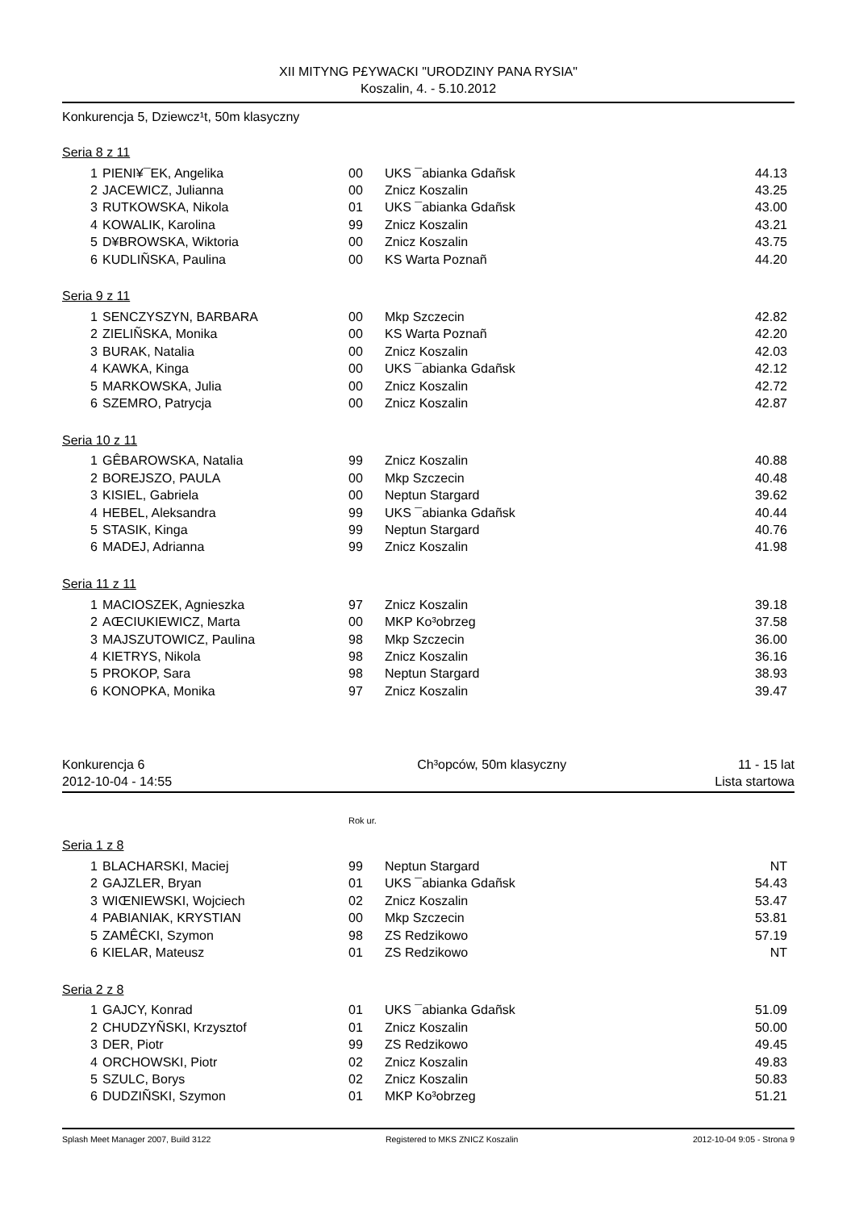XII MITYNG P£YWACKI "URODZINY PANA RYSIA"
Koszalin, 4. - 5.10.2012
Konkurencja 5, Dziewcz¹t, 50m klasyczny
Seria 8 z 11
| 1 | PIENI¥¯EK, Angelika | 00 | UKS ¯abianka Gdañsk | 44.13 |
| 2 | JACEWICZ, Julianna | 00 | Znicz Koszalin | 43.25 |
| 3 | RUTKOWSKA, Nikola | 01 | UKS ¯abianka Gdañsk | 43.00 |
| 4 | KOWALIK, Karolina | 99 | Znicz Koszalin | 43.21 |
| 5 | D¥BROWSKA, Wiktoria | 00 | Znicz Koszalin | 43.75 |
| 6 | KUDLIÑSKA, Paulina | 00 | KS Warta Poznañ | 44.20 |
Seria 9 z 11
| 1 | SENCZYSZYN, BARBARA | 00 | Mkp Szczecin | 42.82 |
| 2 | ZIELIÑSKA, Monika | 00 | KS Warta Poznañ | 42.20 |
| 3 | BURAK, Natalia | 00 | Znicz Koszalin | 42.03 |
| 4 | KAWKA, Kinga | 00 | UKS ¯abianka Gdañsk | 42.12 |
| 5 | MARKOWSKA, Julia | 00 | Znicz Koszalin | 42.72 |
| 6 | SZEMRO, Patrycja | 00 | Znicz Koszalin | 42.87 |
Seria 10 z 11
| 1 | GÊBAROWSKA, Natalia | 99 | Znicz Koszalin | 40.88 |
| 2 | BOREJSZO, PAULA | 00 | Mkp Szczecin | 40.48 |
| 3 | KISIEL, Gabriela | 00 | Neptun Stargard | 39.62 |
| 4 | HEBEL, Aleksandra | 99 | UKS ¯abianka Gdañsk | 40.44 |
| 5 | STASIK, Kinga | 99 | Neptun Stargard | 40.76 |
| 6 | MADEJ, Adrianna | 99 | Znicz Koszalin | 41.98 |
Seria 11 z 11
| 1 | MACIOSZEK, Agnieszka | 97 | Znicz Koszalin | 39.18 |
| 2 | AŒCIUKIEWICZ, Marta | 00 | MKP Ko³obrzeg | 37.58 |
| 3 | MAJSZUTOWICZ, Paulina | 98 | Mkp Szczecin | 36.00 |
| 4 | KIETRYS, Nikola | 98 | Znicz Koszalin | 36.16 |
| 5 | PROKOP, Sara | 98 | Neptun Stargard | 38.93 |
| 6 | KONOPKA, Monika | 97 | Znicz Koszalin | 39.47 |
Konkurencja 6
2012-10-04 - 14:55
Ch³opców, 50m klasyczny 11 - 15 lat
Lista startowa
Rok ur.
Seria 1 z 8
| 1 | BLACHARSKI, Maciej | 99 | Neptun Stargard | NT |
| 2 | GAJZLER, Bryan | 01 | UKS ¯abianka Gdañsk | 54.43 |
| 3 | WIŒNIEWSKI, Wojciech | 02 | Znicz Koszalin | 53.47 |
| 4 | PABIANIAK, KRYSTIAN | 00 | Mkp Szczecin | 53.81 |
| 5 | ZAMÊCKI, Szymon | 98 | ZS Redzikowo | 57.19 |
| 6 | KIELAR, Mateusz | 01 | ZS Redzikowo | NT |
Seria 2 z 8
| 1 | GAJCY, Konrad | 01 | UKS ¯abianka Gdañsk | 51.09 |
| 2 | CHUDZYÑSKI, Krzysztof | 01 | Znicz Koszalin | 50.00 |
| 3 | DER, Piotr | 99 | ZS Redzikowo | 49.45 |
| 4 | ORCHOWSKI, Piotr | 02 | Znicz Koszalin | 49.83 |
| 5 | SZULC, Borys | 02 | Znicz Koszalin | 50.83 |
| 6 | DUDZIÑSKI, Szymon | 01 | MKP Ko³obrzeg | 51.21 |
Splash Meet Manager 2007, Build 3122 Registered to MKS ZNICZ Koszalin 2012-10-04 9:05 - Strona 9